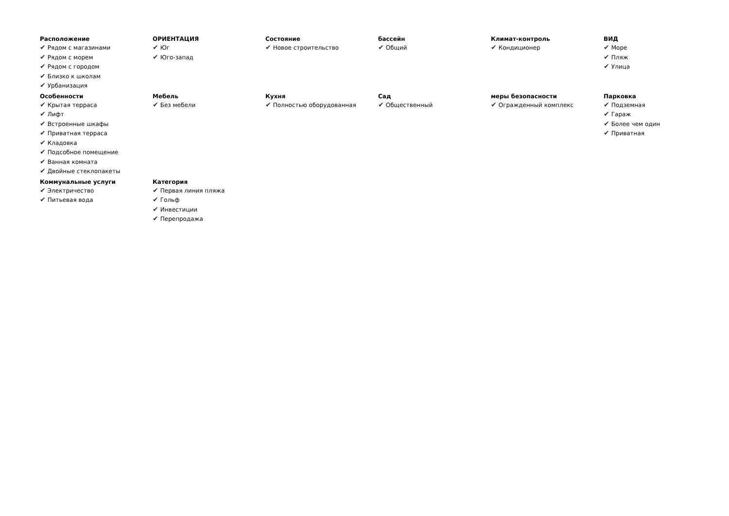Расположение
✔ Рядом с магазинами
✔ Рядом с морем
✔ Рядом с городом
✔ Близко к школам
✔ Урбанизация
ОРИЕНТАЦИЯ
✔ Юг
✔ Юго-запад
Состояние
✔ Новое строительство
бассейн
✔ Общий
Климат-контроль
✔ Кондиционер
ВИД
✔ Море
✔ Пляж
✔ Улица
Особенности
✔ Крытая терраса
✔ Лифт
✔ Встроенные шкафы
✔ Приватная терраса
✔ Кладовка
✔ Подсобное помещение
✔ Ванная комната
✔ Двойные стеклопакеты
Мебель
✔ Без мебели
Кухня
✔ Полностью оборудованная
Сад
✔ Общественный
меры безопасности
✔ Огражденный комплекс
Парковка
✔ Подземная
✔ Гараж
✔ Более чем один
✔ Приватная
Коммунальные услуги
✔ Электричество
✔ Питьевая вода
Категория
✔ Первая линия пляжа
✔ Гольф
✔ Инвестиции
✔ Перепродажа